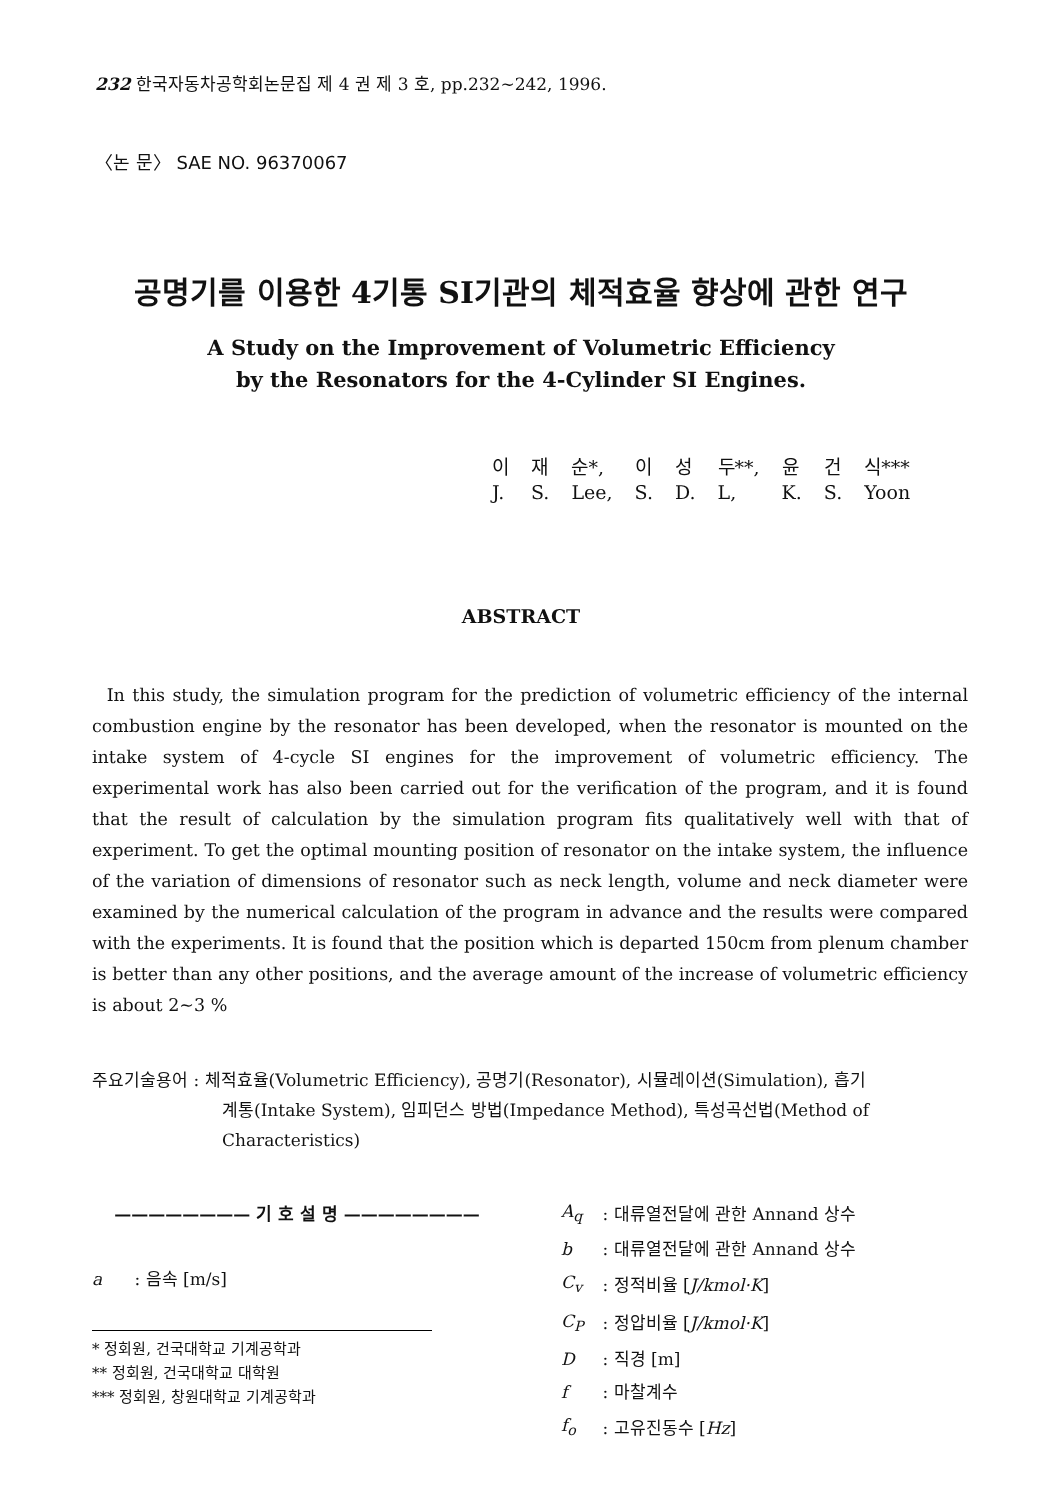232 한국자동차공학회논문집 제 4 권 제 3 호, pp.232∼242, 1996.
〈논 문〉 SAE NO. 96370067
공명기를 이용한 4기통 SI기관의 체적효율 향상에 관한 연구
A Study on the Improvement of Volumetric Efficiency
by the Resonators for the 4-Cylinder SI Engines.
| 이 | 재 | 순*, | 이 | 성 | 두**, | 윤 | 건 | 식*** |
| J. | S. | Lee, | S. | D. | L, | K. | S. | Yoon |
ABSTRACT
In this study, the simulation program for the prediction of volumetric efficiency of the internal combustion engine by the resonator has been developed, when the resonator is mounted on the intake system of 4-cycle SI engines for the improvement of volumetric efficiency. The experimental work has also been carried out for the verification of the program, and it is found that the result of calculation by the simulation program fits qualitatively well with that of experiment. To get the optimal mounting position of resonator on the intake system, the influence of the variation of dimensions of resonator such as neck length, volume and neck diameter were examined by the numerical calculation of the program in advance and the results were compared with the experiments. It is found that the position which is departed 150cm from plenum chamber is better than any other positions, and the average amount of the increase of volumetric efficiency is about 2∼3 %
주요기술용어 : 체적효율(Volumetric Efficiency), 공명기(Resonator), 시뮬레이션(Simulation), 흡기
계통(Intake System), 임피던스 방법(Impedance Method), 특성곡선법(Method of
Characteristics)
———————— 기 호 설 명 ————————
a : 음속 [m/s]
* 정회원, 건국대학교 기계공학과
** 정회원, 건국대학교 대학원
*** 정회원, 창원대학교 기계공학과
| A<sub>q</sub> | : 대류열전달에 관한 Annand 상수 |
| b | : 대류열전달에 관한 Annand 상수 |
| C<sub>v</sub> | : 정적비율 [ J/kmol·K ] |
| C<sub>P</sub> | : 정압비율 [ J/kmol·K ] |
| D | : 직경 [m] |
| f | : 마찰계수 |
| f<sub>o</sub> | : 고유진동수 [ Hz ] |